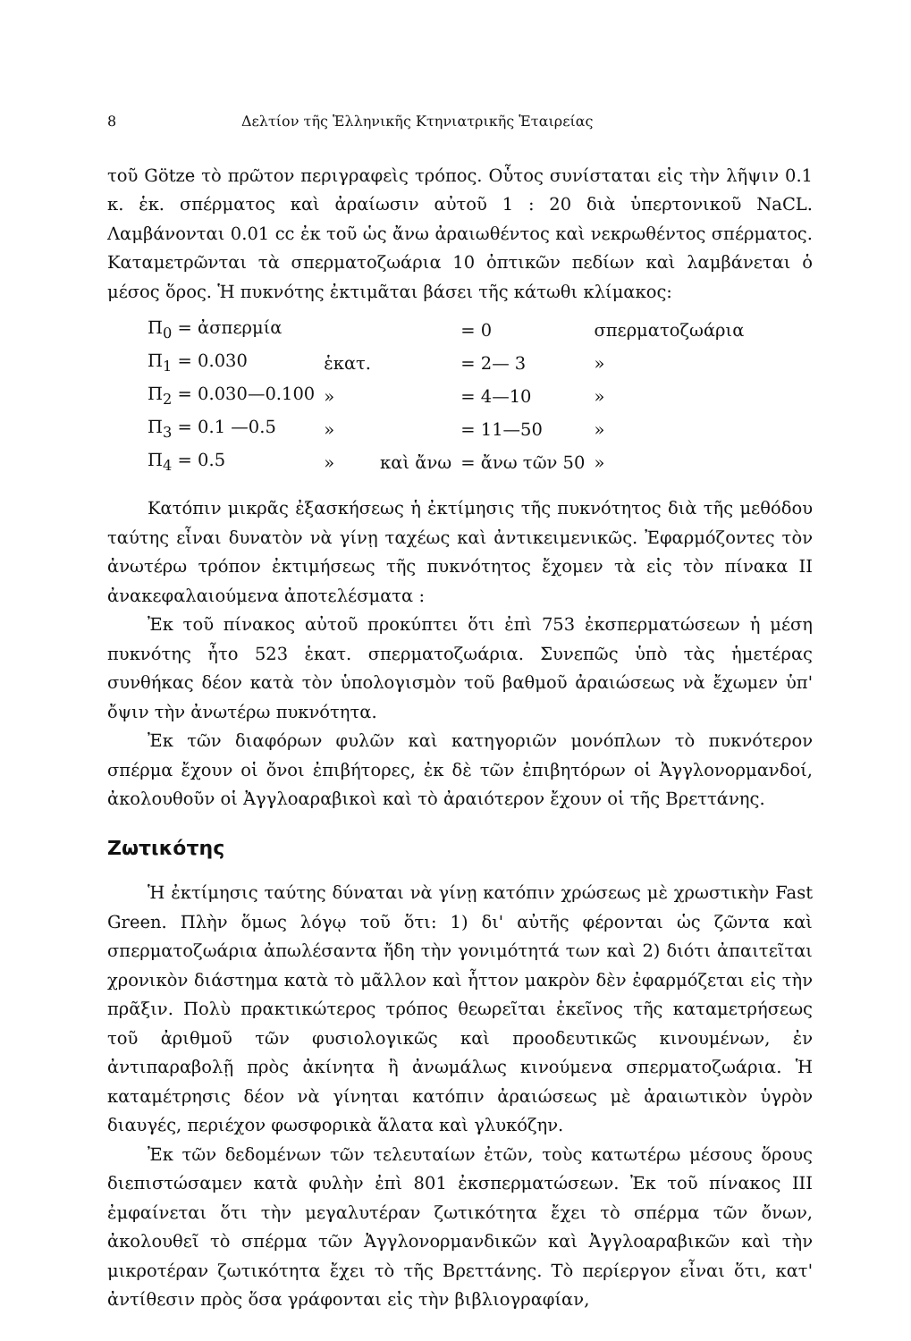8 Δελτίον τῆς Ἑλληνικῆς Κτηνιατρικῆς Ἑταιρείας
τοῦ Götze τὸ πρῶτον περιγραφεὶς τρόπος. Οὗτος συνίσταται εἰς τὴν λῆψιν 0.1 κ. ἑκ. σπέρματος καὶ ἀραίωσιν αὐτοῦ 1 : 20 διὰ ὑπερτονικοῦ NaCL. Λαμβάνονται 0.01 cc ἐκ τοῦ ὡς ἄνω ἀραιωθέντος καὶ νεκρωθέντος σπέρματος. Καταμετρῶνται τὰ σπερματοζωάρια 10 ὀπτικῶν πεδίων καὶ λαμβάνεται ὁ μέσος ὅρος. Ἡ πυκνότης ἐκτιμᾶται βάσει τῆς κάτωθι κλίμακος:
| Π<sub>0</sub> = ἀσπερμία | | | = 0 | σπερματοζωάρια |
| Π<sub>1</sub> = 0.030 | ἑκατ. | | = 2— 3 | » |
| Π<sub>2</sub> = 0.030—0.100 | » | | = 4—10 | » |
| Π<sub>3</sub> = 0.1 —0.5 | » | | = 11—50 | » |
| Π<sub>4</sub> = 0.5 | » | καὶ ἄνω | = ἄνω τῶν 50 | » |
Κατόπιν μικρᾶς ἐξασκήσεως ἡ ἐκτίμησις τῆς πυκνότητος διὰ τῆς μεθόδου ταύτης εἶναι δυνατὸν νὰ γίνῃ ταχέως καὶ ἀντικειμενικῶς. Ἐφαρμόζοντες τὸν ἀνωτέρω τρόπον ἐκτιμήσεως τῆς πυκνότητος ἔχομεν τὰ εἰς τὸν πίνακα ΙΙ ἀνακεφαλαιούμενα ἀποτελέσματα :
Ἐκ τοῦ πίνακος αὐτοῦ προκύπτει ὅτι ἐπὶ 753 ἐκσπερματώσεων ἡ μέση πυκνότης ἦτο 523 ἑκατ. σπερματοζωάρια. Συνεπῶς ὑπὸ τὰς ἡμετέρας συνθήκας δέον κατὰ τὸν ὑπολογισμὸν τοῦ βαθμοῦ ἀραιώσεως νὰ ἔχωμεν ὑπ' ὄψιν τὴν ἀνωτέρω πυκνότητα.
Ἐκ τῶν διαφόρων φυλῶν καὶ κατηγοριῶν μονόπλων τὸ πυκνότερον σπέρμα ἔχουν οἱ ὄνοι ἐπιβήτορες, ἐκ δὲ τῶν ἐπιβητόρων οἱ Ἀγγλονορμανδοί, ἀκολουθοῦν οἱ Ἀγγλοαραβικοὶ καὶ τὸ ἀραιότερον ἔχουν οἱ τῆς Βρεττάνης.
Ζωτικότης
Ἡ ἐκτίμησις ταύτης δύναται νὰ γίνῃ κατόπιν χρώσεως μὲ χρωστικὴν Fast Green. Πλὴν ὅμως λόγῳ τοῦ ὅτι: 1) δι' αὐτῆς φέρονται ὡς ζῶντα καὶ σπερματοζωάρια ἀπωλέσαντα ἤδη τὴν γονιμότητά των καὶ 2) διότι ἀπαιτεῖται χρονικὸν διάστημα κατὰ τὸ μᾶλλον καὶ ἧττον μακρὸν δὲν ἐφαρμόζεται εἰς τὴν πρᾶξιν. Πολὺ πρακτικώτερος τρόπος θεωρεῖται ἐκεῖνος τῆς καταμετρήσεως τοῦ ἀριθμοῦ τῶν φυσιολογικῶς καὶ προοδευτικῶς κινουμένων, ἐν ἀντιπαραβολῇ πρὸς ἀκίνητα ἢ ἀνωμάλως κινούμενα σπερματοζωάρια. Ἡ καταμέτρησις δέον νὰ γίνηται κατόπιν ἀραιώσεως μὲ ἀραιωτικὸν ὑγρὸν διαυγές, περιέχον φωσφορικὰ ἅλατα καὶ γλυκόζην.
Ἐκ τῶν δεδομένων τῶν τελευταίων ἐτῶν, τοὺς κατωτέρω μέσους ὅρους διεπιστώσαμεν κατὰ φυλὴν ἐπὶ 801 ἐκσπερματώσεων. Ἐκ τοῦ πίνακος ΙΙΙ ἐμφαίνεται ὅτι τὴν μεγαλυτέραν ζωτικότητα ἔχει τὸ σπέρμα τῶν ὄνων, ἀκολουθεῖ τὸ σπέρμα τῶν Ἀγγλονορμανδικῶν καὶ Ἀγγλοαραβικῶν καὶ τὴν μικροτέραν ζωτικότητα ἔχει τὸ τῆς Βρεττάνης. Τὸ περίεργον εἶναι ὅτι, κατ' ἀντίθεσιν πρὸς ὅσα γράφονται εἰς τὴν βιβλιογραφίαν,